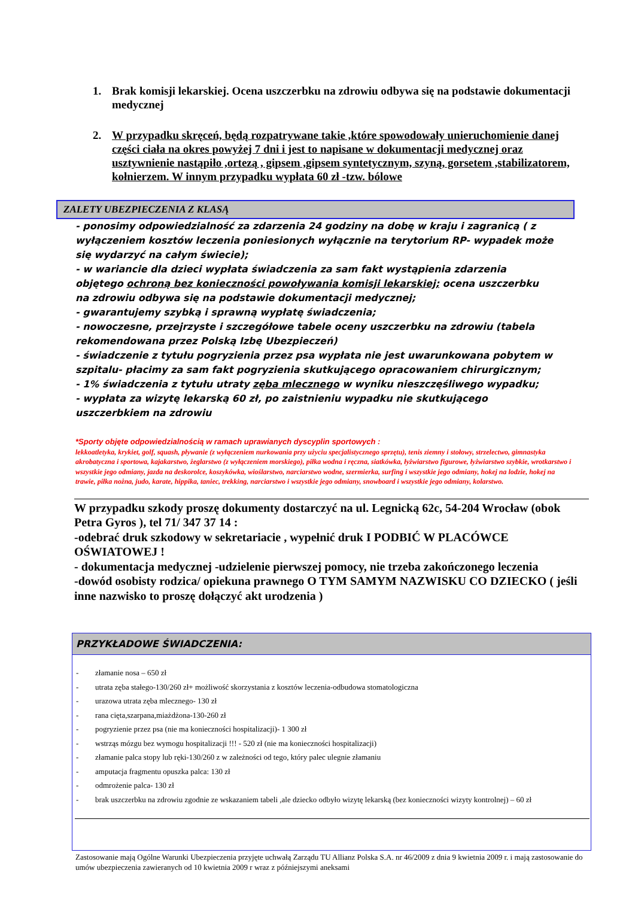1. Brak komisji lekarskiej. Ocena uszczerbku na zdrowiu odbywa się na podstawie dokumentacji medycznej
2. W przypadku skręceń, będą rozpatrywane takie ,które spowodowały unieruchomienie danej części ciała na okres powyżej 7 dni i jest to napisane w dokumentacji medycznej oraz usztywnienie nastąpiło ,ortezą , gipsem ,gipsem syntetycznym, szyną, gorsetem ,stabilizatorem, kołnierzem. W innym przypadku wypłata 60 zł -tzw. bólowe
ZALETY UBEZPIECZENIA Z KLASĄ
- ponosimy odpowiedzialność za zdarzenia 24 godziny na dobę w kraju i zagranicą ( z wyłączeniem kosztów leczenia poniesionych wyłącznie na terytorium RP- wypadek może się wydarzyć na całym świecie);
- w wariancie dla dzieci wypłata świadczenia za sam fakt wystąpienia zdarzenia objętego ochroną bez konieczności powoływania komisji lekarskiej; ocena uszczerbku na zdrowiu odbywa się na podstawie dokumentacji medycznej;
- gwarantujemy szybką i sprawną wypłatę świadczenia;
- nowoczesne, przejrzyste i szczegółowe tabele oceny uszczerbku na zdrowiu (tabela rekomendowana przez Polską Izbę Ubezpieczeń)
- świadczenie z tytułu pogryzienia przez psa wypłata nie jest uwarunkowana pobytem w szpitalu- płacimy za sam fakt pogryzienia skutkującego opracowaniem chirurgicznym;
- 1% świadczenia z tytułu utraty zęba mlecznego w wyniku nieszczęśliwego wypadku;
- wypłata za wizytę lekarską 60 zł, po zaistnieniu wypadku nie skutkującego uszczerbkiem na zdrowiu
*Sporty objęte odpowiedzialnością w ramach uprawianych dyscyplin sportowych :
lekkoatletyka, krykiet, golf, squash, pływanie (z wyłączeniem nurkowania przy użyciu specjalistycznego sprzętu), tenis ziemny i stołowy, strzelectwo, gimnastyka akrobatyczna i sportowa, kajakarstwo, żeglarstwo (z wyłączeniem morskiego), piłka wodna i ręczna, siatkówka, łyżwiarstwo figurowe, łyżwiarstwo szybkie, wrotkarstwo i wszystkie jego odmiany, jazda na deskorolce, koszykówka, wioślarstwo, narciarstwo wodne, szermierka, surfing i wszystkie jego odmiany, hokej na lodzie, hokej na trawie, piłka nożna, judo, karate, hippika, taniec, trekking, narciarstwo i wszystkie jego odmiany, snowboard i wszystkie jego odmiany, kolarstwo.
W przypadku szkody proszę dokumenty dostarczyć na ul. Legnicką 62c, 54-204 Wrocław (obok Petra Gyros ), tel 71/ 347 37 14 :
-odebrać druk szkodowy w sekretariacie , wypełnić druk I PODBIĆ W PLACÓWCE OŚWIATOWEJ !
- dokumentacja medycznej -udzielenie pierwszej pomocy, nie trzeba zakończonego leczenia
-dowód osobisty rodzica/ opiekuna prawnego O TYM SAMYM NAZWISKU CO DZIECKO ( jeśli inne nazwisko to proszę dołączyć akt urodzenia )
PRZYKŁADOWE ŚWIADCZENIA:
- złamanie nosa – 650 zł
- utrata zęba stałego-130/260 zł+ możliwość skorzystania z kosztów leczenia-odbudowa stomatologiczna
- urazowa utrata zęba mlecznego- 130 zł
- rana cięta,szarpana,miażdżona-130-260 zł
- pogryzienie przez psa (nie ma konieczności hospitalizacji)- 1 300 zł
- wstrząs mózgu bez wymogu hospitalizacji !!! - 520 zł (nie ma konieczności hospitalizacji)
- złamanie palca stopy lub ręki-130/260 z w zależności od tego, który palec ulegnie złamaniu
- amputacja fragmentu opuszka palca: 130 zł
- odmrożenie palca- 130 zł
- brak uszczerbku na zdrowiu zgodnie ze wskazaniem tabeli ,ale dziecko odbyło wizytę lekarską (bez konieczności wizyty kontrolnej) – 60 zł
Zastosowanie mają Ogólne Warunki Ubezpieczenia przyjęte uchwałą Zarządu TU Allianz Polska S.A. nr 46/2009 z dnia 9 kwietnia 2009 r. i mają zastosowanie do umów ubezpieczenia zawieranych od 10 kwietnia 2009 r wraz z późniejszymi aneksami